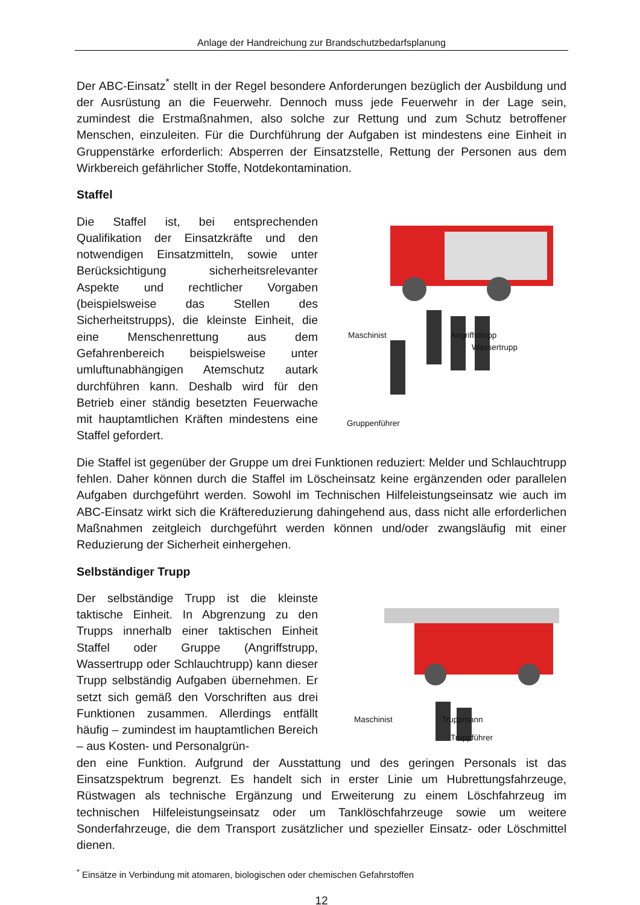Anlage der Handreichung zur Brandschutzbedarfsplanung
Der ABC-Einsatz<sup>*</sup> stellt in der Regel besondere Anforderungen bezüglich der Ausbildung und der Ausrüstung an die Feuerwehr. Dennoch muss jede Feuerwehr in der Lage sein, zumindest die Erstmaßnahmen, also solche zur Rettung und zum Schutz betroffener Menschen, einzuleiten. Für die Durchführung der Aufgaben ist mindestens eine Einheit in Gruppenstärke erforderlich: Absperren der Einsatzstelle, Rettung der Personen aus dem Wirkbereich gefährlicher Stoffe, Notdekontamination.
Staffel
Die Staffel ist, bei entsprechenden Qualifikation der Einsatzkräfte und den notwendigen Einsatzmitteln, sowie unter Berücksichtigung sicherheitsrelevanter Aspekte und rechtlicher Vorgaben (beispielsweise das Stellen des Sicherheitstrupps), die kleinste Einheit, die eine Menschenrettung aus dem Gefahrenbereich beispielsweise unter umluftunabhängigen Atemschutz autark durchführen kann. Deshalb wird für den Betrieb einer ständig besetzten Feuerwache mit hauptamtlichen Kräften mindestens eine Staffel gefordert.
Maschinist Angriffstrupp
Wassertrupp
Gruppenführer
Die Staffel ist gegenüber der Gruppe um drei Funktionen reduziert: Melder und Schlauchtrupp fehlen. Daher können durch die Staffel im Löscheinsatz keine ergänzenden oder parallelen Aufgaben durchgeführt werden. Sowohl im Technischen Hilfeleistungseinsatz wie auch im ABC-Einsatz wirkt sich die Kräftereduzierung dahingehend aus, dass nicht alle erforderlichen Maßnahmen zeitgleich durchgeführt werden können und/oder zwangsläufig mit einer Reduzierung der Sicherheit einhergehen.
Selbständiger Trupp
Der selbständige Trupp ist die kleinste taktische Einheit. In Abgrenzung zu den Trupps innerhalb einer taktischen Einheit Staffel oder Gruppe (Angriffstrupp, Wassertrupp oder Schlauchtrupp) kann dieser Trupp selbständig Aufgaben übernehmen. Er setzt sich gemäß den Vorschriften aus drei Funktionen zusammen. Allerdings entfällt häufig – zumindest im hauptamtlichen Bereich – aus Kosten- und Personalgrün-
Maschinist Truppmann
Truppführer
den eine Funktion. Aufgrund der Ausstattung und des geringen Personals ist das Einsatzspektrum begrenzt. Es handelt sich in erster Linie um Hubrettungsfahrzeuge, Rüstwagen als technische Ergänzung und Erweiterung zu einem Löschfahrzeug im technischen Hilfeleistungseinsatz oder um Tanklöschfahrzeuge sowie um weitere Sonderfahrzeuge, die dem Transport zusätzlicher und spezieller Einsatz- oder Löschmittel dienen.
<sup>*</sup> Einsätze in Verbindung mit atomaren, biologischen oder chemischen Gefahrstoffen
12